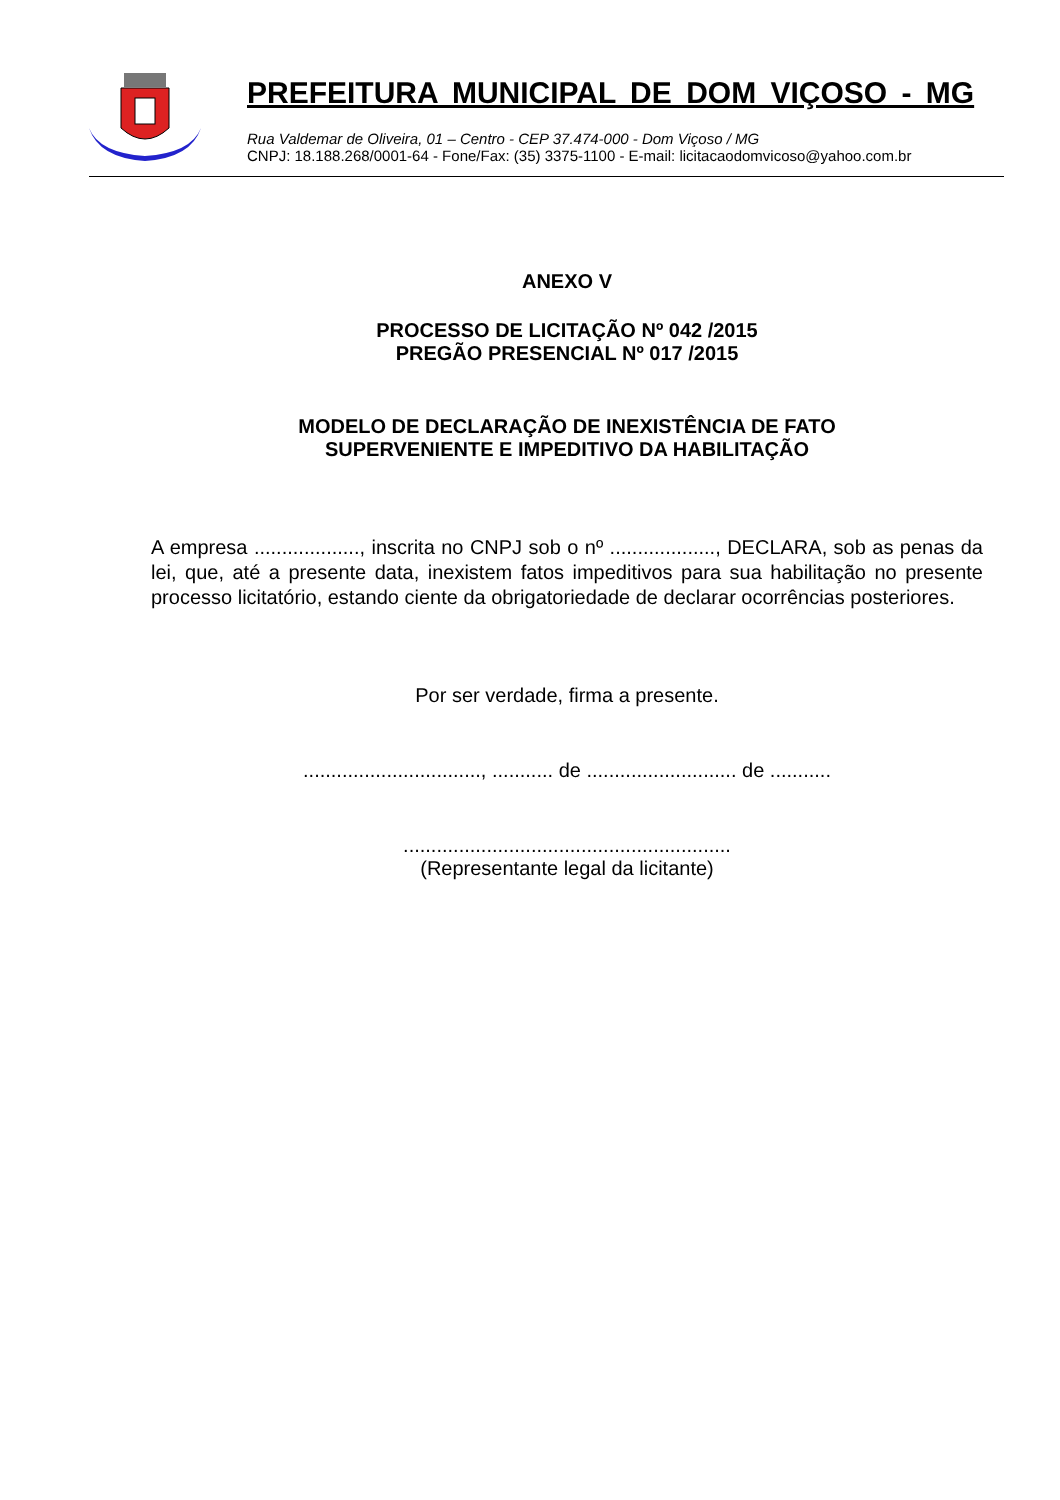PREFEITURA MUNICIPAL DE DOM VIÇOSO - MG
Rua Valdemar de Oliveira, 01 – Centro - CEP 37.474-000 - Dom Viçoso / MG
CNPJ: 18.188.268/0001-64 - Fone/Fax: (35) 3375-1100 - E-mail: licitacaodomvicoso@yahoo.com.br
ANEXO V
PROCESSO DE LICITAÇÃO Nº 042 /2015
PREGÃO PRESENCIAL Nº 017 /2015
MODELO DE DECLARAÇÃO DE INEXISTÊNCIA DE FATO
SUPERVENIENTE E IMPEDITIVO DA HABILITAÇÃO
A empresa ..................., inscrita no CNPJ sob o nº ..................., DECLARA, sob as penas da lei, que, até a presente data, inexistem fatos impeditivos para sua habilitação no presente processo licitatório, estando ciente da obrigatoriedade de declarar ocorrências posteriores.
Por ser verdade, firma a presente.
................................, ........... de ........................... de ...........
...........................................................
(Representante legal da licitante)